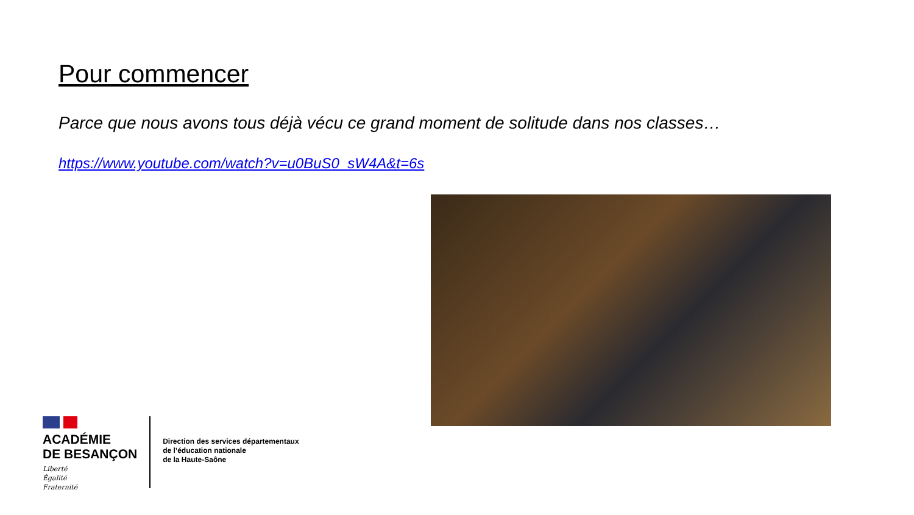Pour commencer
Parce que nous avons tous déjà vécu ce grand moment de solitude dans nos classes…
https://www.youtube.com/watch?v=u0BuS0_sW4A&t=6s
ACADÉMIE
DE BESANÇON
Liberté
Égalité
Fraternité
Direction des services départementaux
de l’éducation nationale
de la Haute-Saône